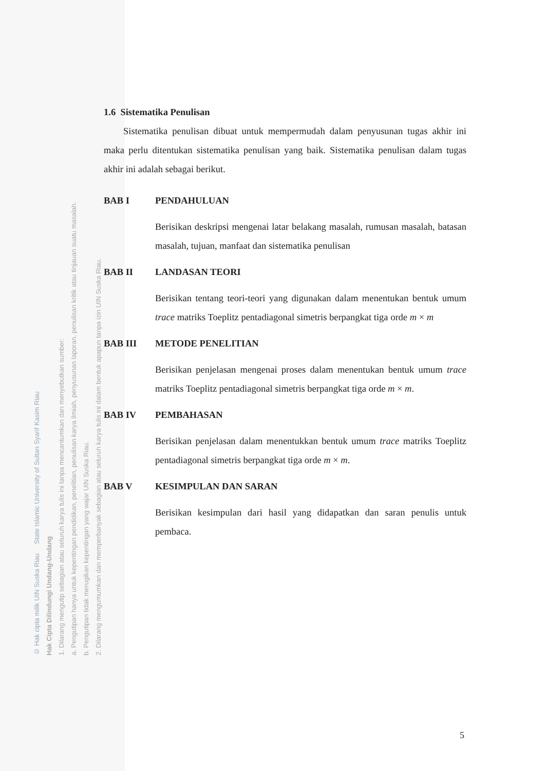© Hak cipta milik UIN Suska Riau State Islamic University of Sultan Syarif Kasim Riau
Hak Cipta Dilindungi Undang-Undang
1. Dilarang mengutip sebagian atau seluruh karya tulis ini tanpa mencantumkan dan menyebutkan sumber:
a. Pengutipan hanya untuk kepentingan pendidikan, penelitian, penulisan karya ilmiah, penyusunan laporan, penulisan kritik atau tinjauan suatu masalah.
b. Pengutipan tidak merugikan kepentingan yang wajar UIN Suska Riau.
2. Dilarang mengumumkan dan memperbanyak sebagian atau seluruh karya tulis ini dalam bentuk apapun tanpa izin UIN Suska Riau.
1.6 Sistematika Penulisan
Sistematika penulisan dibuat untuk mempermudah dalam penyusunan tugas akhir ini maka perlu ditentukan sistematika penulisan yang baik. Sistematika penulisan dalam tugas akhir ini adalah sebagai berikut.
BAB I PENDAHULUAN
Berisikan deskripsi mengenai latar belakang masalah, rumusan masalah, batasan masalah, tujuan, manfaat dan sistematika penulisan
BAB II LANDASAN TEORI
Berisikan tentang teori-teori yang digunakan dalam menentukan bentuk umum trace matriks Toeplitz pentadiagonal simetris berpangkat tiga orde m × m
BAB III METODE PENELITIAN
Berisikan penjelasan mengenai proses dalam menentukan bentuk umum trace matriks Toeplitz pentadiagonal simetris berpangkat tiga orde m × m.
BAB IV PEMBAHASAN
Berisikan penjelasan dalam menentukkan bentuk umum trace matriks Toeplitz pentadiagonal simetris berpangkat tiga orde m × m.
BAB V KESIMPULAN DAN SARAN
Berisikan kesimpulan dari hasil yang didapatkan dan saran penulis untuk pembaca.
5